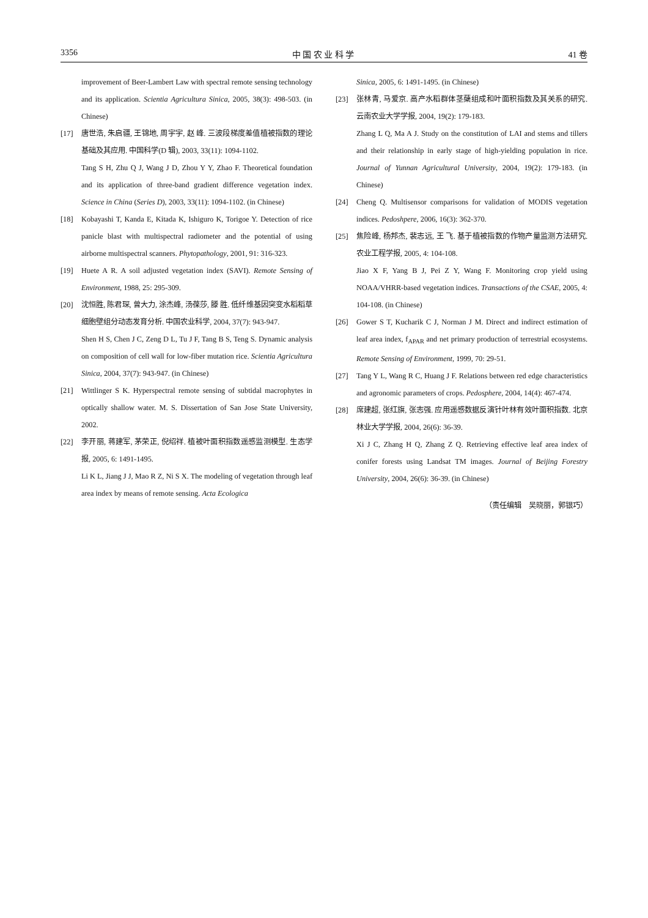3356 中 国 农 业 科 学 41 卷
improvement of Beer-Lambert Law with spectral remote sensing technology and its application. Scientia Agricultura Sinica, 2005, 38(3): 498-503. (in Chinese)
[17] 唐世浩, 朱启疆, 王锦地, 周宇宇, 赵 峰. 三波段梯度差值植被指数的理论基础及其应用. 中国科学(D 辑), 2003, 33(11): 1094-1102.
Tang S H, Zhu Q J, Wang J D, Zhou Y Y, Zhao F. Theoretical foundation and its application of three-band gradient difference vegetation index. Science in China (Series D), 2003, 33(11): 1094-1102. (in Chinese)
[18] Kobayashi T, Kanda E, Kitada K, Ishiguro K, Torigoe Y. Detection of rice panicle blast with multispectral radiometer and the potential of using airborne multispectral scanners. Phytopathology, 2001, 91: 316-323.
[19] Huete A R. A soil adjusted vegetation index (SAVI). Remote Sensing of Environment, 1988, 25: 295-309.
[20] 沈恒胜, 陈君琛, 曾大力, 涂杰峰, 汤葆莎, 滕 胜. 低纤维基因突变水稻稻草细胞壁组分动态发育分析. 中国农业科学, 2004, 37(7): 943-947.
Shen H S, Chen J C, Zeng D L, Tu J F, Tang B S, Teng S. Dynamic analysis on composition of cell wall for low-fiber mutation rice. Scientia Agricultura Sinica, 2004, 37(7): 943-947. (in Chinese)
[21] Wittlinger S K. Hyperspectral remote sensing of subtidal macrophytes in optically shallow water. M. S. Dissertation of San Jose State University, 2002.
[22] 李开丽, 蒋建军, 茅荣正, 倪绍祥. 植被叶面积指数遥感监测模型. 生态学报, 2005, 6: 1491-1495.
Li K L, Jiang J J, Mao R Z, Ni S X. The modeling of vegetation through leaf area index by means of remote sensing. Acta Ecologica
Sinica, 2005, 6: 1491-1495. (in Chinese)
[23] 张林青, 马爱京. 高产水稻群体茎蘖组成和叶面积指数及其关系的研究. 云南农业大学学报, 2004, 19(2): 179-183.
Zhang L Q, Ma A J. Study on the constitution of LAI and stems and tillers and their relationship in early stage of high-yielding population in rice. Journal of Yunnan Agricultural University, 2004, 19(2): 179-183. (in Chinese)
[24] Cheng Q. Multisensor comparisons for validation of MODIS vegetation indices. Pedoshpere, 2006, 16(3): 362-370.
[25] 焦险峰, 杨邦杰, 裴志远, 王 飞. 基于植被指数的作物产量监测方法研究. 农业工程学报, 2005, 4: 104-108.
Jiao X F, Yang B J, Pei Z Y, Wang F. Monitoring crop yield using NOAA/VHRR-based vegetation indices. Transactions of the CSAE, 2005, 4: 104-108. (in Chinese)
[26] Gower S T, Kucharik C J, Norman J M. Direct and indirect estimation of leaf area index, f<sub>APAR</sub> and net primary production of terrestrial ecosystems. Remote Sensing of Environment, 1999, 70: 29-51.
[27] Tang Y L, Wang R C, Huang J F. Relations between red edge characteristics and agronomic parameters of crops. Pedosphere, 2004, 14(4): 467-474.
[28] 席建超, 张红旗, 张志强. 应用遥感数据反演针叶林有效叶面积指数. 北京林业大学学报, 2004, 26(6): 36-39.
Xi J C, Zhang H Q, Zhang Z Q. Retrieving effective leaf area index of conifer forests using Landsat TM images. Journal of Beijing Forestry University, 2004, 26(6): 36-39. (in Chinese)
（责任编辑　吴晓丽，郭银巧）